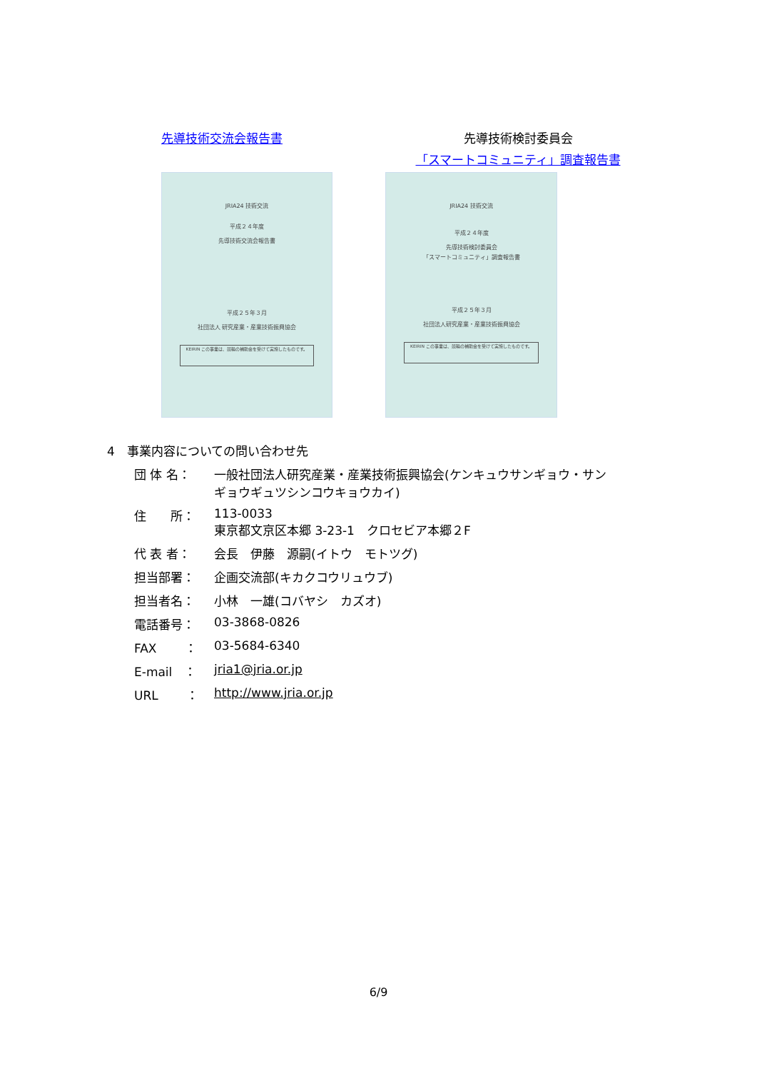先導技術交流会報告書 先導技術検討委員会
「スマートコミュニティ」調査報告書
JRIA24 技術交流
平成２４年度
先導技術交流会報告書
平成２５年３月
社団法人 研究産業・産業技術振興協会
KEIRIN この事業は、競輪の補助金を受けて実施したものです。
JRIA24 技術交流
平成２４年度
先導技術検討委員会
「スマートコミュニティ」調査報告書
平成２５年３月
社団法人研究産業・産業技術振興協会
KEIRIN この事業は、競輪の補助金を受けて実施したものです。
4　事業内容についての問い合わせ先
| 団 体 名： | 一般社団法人研究産業・産業技術振興協会(ケンキュウサンギョウ・サン ギョウギュツシンコウキョウカイ) |
| 住 所： | 113-0033 東京都文京区本郷 3-23-1 クロセビア本郷２F |
| 代 表 者： | 会長 伊藤 源嗣(イトウ モトツグ) |
| 担当部署： | 企画交流部(キカクコウリュウブ) |
| 担当者名： | 小林 一雄(コバヤシ カズオ) |
| 電話番号： | 03-3868-0826 |
| FAX ： | 03-5684-6340 |
| E-mail ： | jria1@jria.or.jp |
| URL ： | http://www.jria.or.jp |
6/9